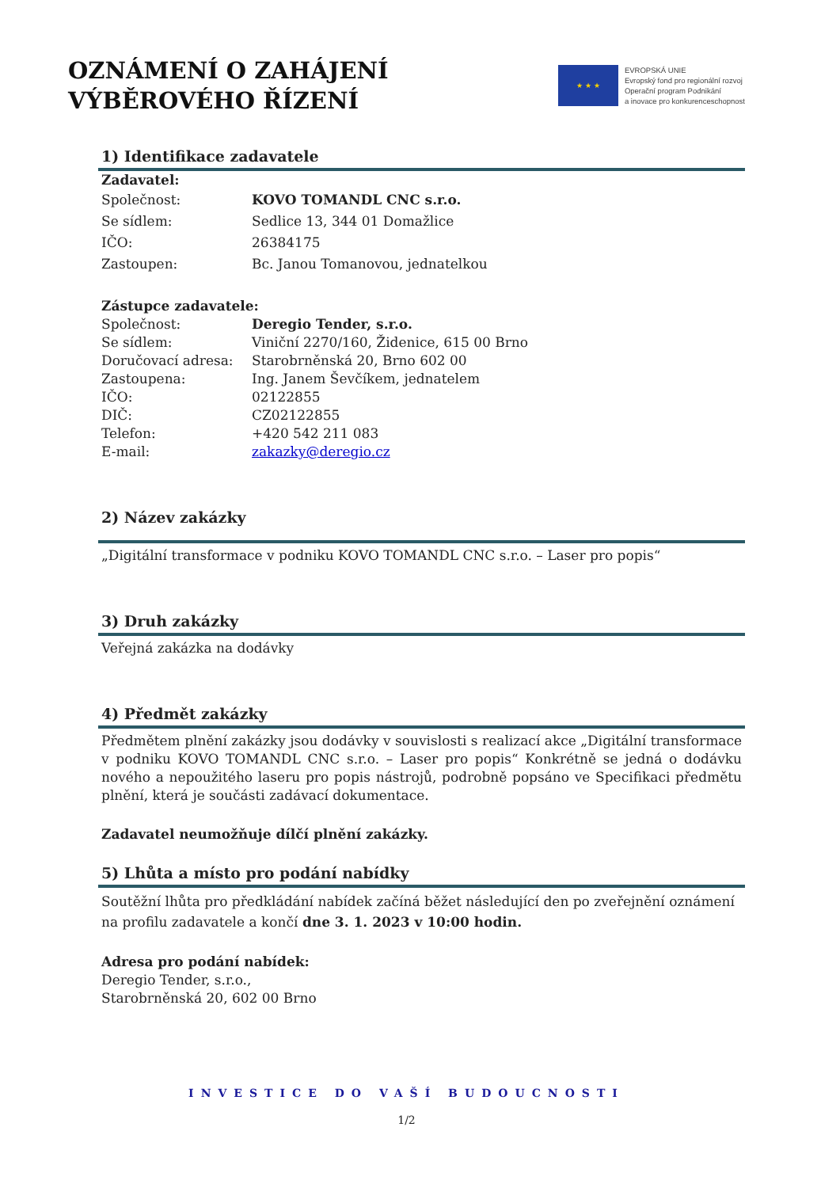OZNÁMENÍ O ZAHÁJENÍ
VÝBĚROVÉHO ŘÍZENÍ
★ ★ ★
EVROPSKÁ UNIE
Evropský fond pro regionální rozvoj
Operační program Podnikání
a inovace pro konkurenceschopnost
1) Identifikace zadavatele
| Zadavatel: | |
| Společnost: | KOVO TOMANDL CNC s.r.o. |
| Se sídlem: | Sedlice 13, 344 01 Domažlice |
| IČO: | 26384175 |
| Zastoupen: | Bc. Janou Tomanovou, jednatelkou |
| Zástupce zadavatele: | |
| Společnost: | Deregio Tender, s.r.o. |
| Se sídlem: | Viniční 2270/160, Židenice, 615 00 Brno |
| Doručovací adresa: | Starobrněnská 20, Brno 602 00 |
| Zastoupena: | Ing. Janem Ševčíkem, jednatelem |
| IČO: | 02122855 |
| DIČ: | CZ02122855 |
| Telefon: | +420 542 211 083 |
| E-mail: | zakazky@deregio.cz |
2) Název zakázky
„Digitální transformace v podniku KOVO TOMANDL CNC s.r.o. – Laser pro popis“
3) Druh zakázky
Veřejná zakázka na dodávky
4) Předmět zakázky
Předmětem plnění zakázky jsou dodávky v souvislosti s realizací akce „Digitální transformace v podniku KOVO TOMANDL CNC s.r.o. – Laser pro popis“ Konkrétně se jedná o dodávku nového a nepoužitého laseru pro popis nástrojů, podrobně popsáno ve Specifikaci předmětu plnění, která je součásti zadávací dokumentace.
Zadavatel neumožňuje dílčí plnění zakázky.
5) Lhůta a místo pro podání nabídky
Soutěžní lhůta pro předkládání nabídek začíná běžet následující den po zveřejnění oznámení na profilu zadavatele a končí dne 3. 1. 2023 v 10:00 hodin.
Adresa pro podání nabídek:
Deregio Tender, s.r.o.,
Starobrněnská 20, 602 00 Brno
INVESTICE DO VAŠÍ BUDOUCNOSTI
1/2